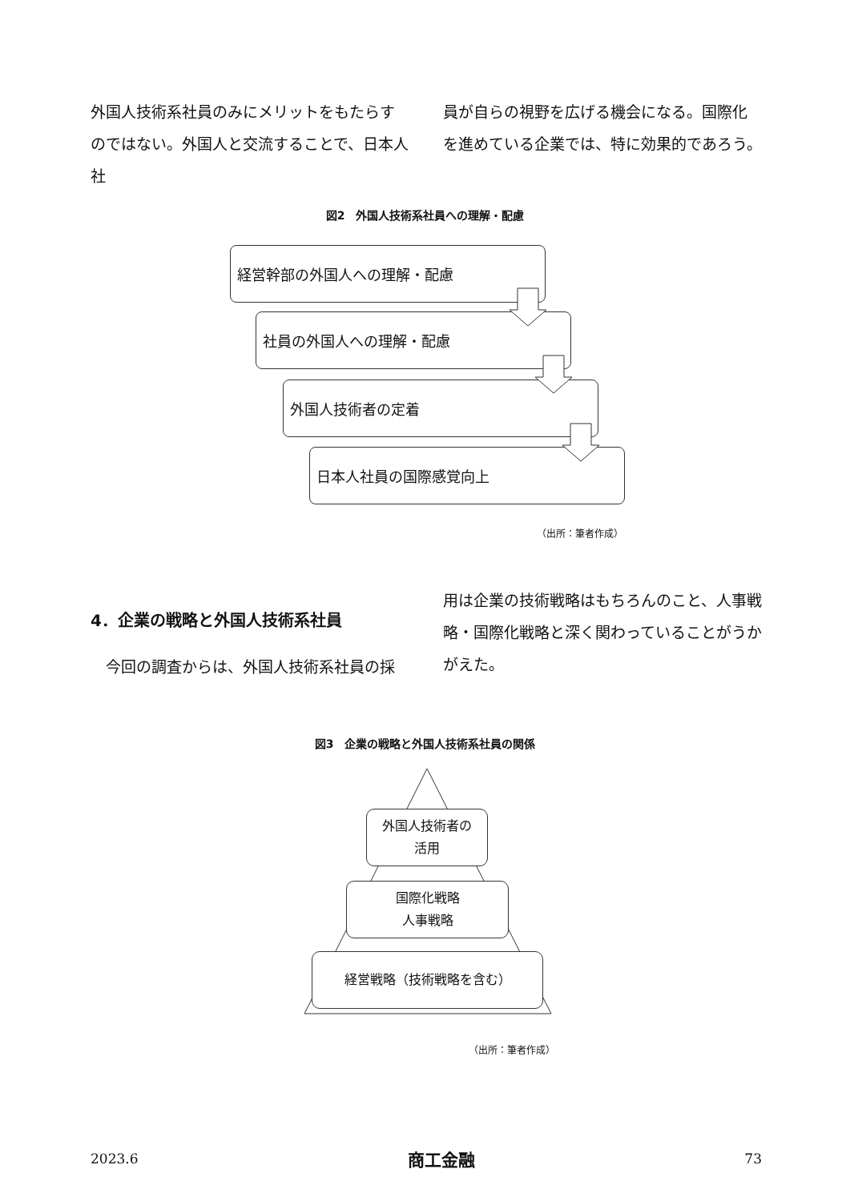外国人技術系社員のみにメリットをもたらすのではない。外国人と交流することで、日本人社
員が自らの視野を広げる機会になる。国際化を進めている企業では、特に効果的であろう。
図2　外国人技術系社員への理解・配慮
経営幹部の外国人への理解・配慮
社員の外国人への理解・配慮
外国人技術者の定着
日本人社員の国際感覚向上
（出所：筆者作成）
4．企業の戦略と外国人技術系社員
　今回の調査からは、外国人技術系社員の採
用は企業の技術戦略はもちろんのこと、人事戦略・国際化戦略と深く関わっていることがうかがえた。
図3　企業の戦略と外国人技術系社員の関係
外国人技術者の
活用
国際化戦略
人事戦略
経営戦略（技術戦略を含む）
（出所：筆者作成）
2023.6 商工金融 73